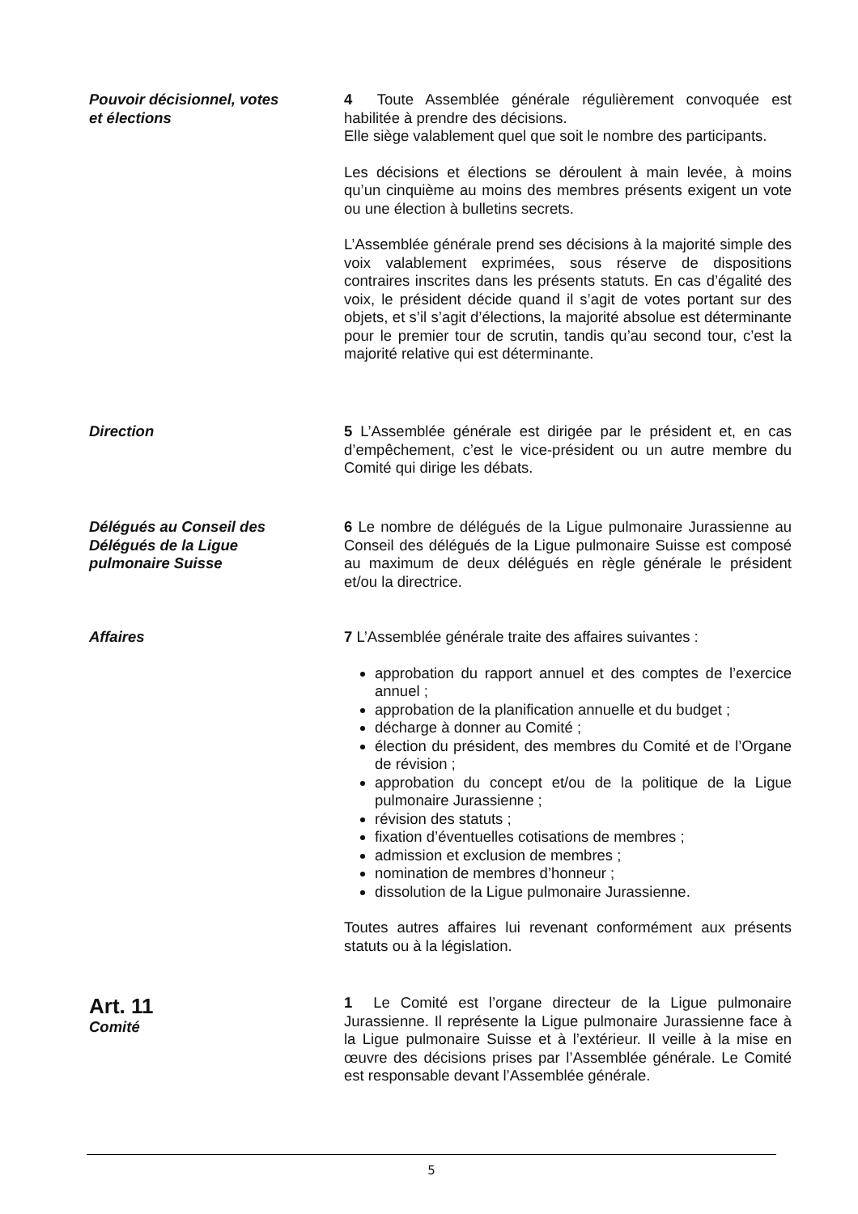Pouvoir décisionnel, votes
et élections
4 Toute Assemblée générale régulièrement convoquée est habilitée à prendre des décisions.
Elle siège valablement quel que soit le nombre des participants.
Les décisions et élections se déroulent à main levée, à moins qu’un cinquième au moins des membres présents exigent un vote ou une élection à bulletins secrets.
L’Assemblée générale prend ses décisions à la majorité simple des voix valablement exprimées, sous réserve de dispositions contraires inscrites dans les présents statuts. En cas d’égalité des voix, le président décide quand il s’agit de votes portant sur des objets, et s’il s’agit d’élections, la majorité absolue est déterminante pour le premier tour de scrutin, tandis qu’au second tour, c’est la majorité relative qui est déterminante.
Direction 5 L’Assemblée générale est dirigée par le président et, en cas d’empêchement, c’est le vice-président ou un autre membre du Comité qui dirige les débats.
Délégués au Conseil des
Délégués de la Ligue
pulmonaire Suisse
6 Le nombre de délégués de la Ligue pulmonaire Jurassienne au Conseil des délégués de la Ligue pulmonaire Suisse est composé au maximum de deux délégués en règle générale le président et/ou la directrice.
Affaires 7 L’Assemblée générale traite des affaires suivantes :
approbation du rapport annuel et des comptes de l’exercice annuel ;
approbation de la planification annuelle et du budget ;
décharge à donner au Comité ;
élection du président, des membres du Comité et de l’Organe de révision ;
approbation du concept et/ou de la politique de la Ligue pulmonaire Jurassienne ;
révision des statuts ;
fixation d’éventuelles cotisations de membres ;
admission et exclusion de membres ;
nomination de membres d’honneur ;
dissolution de la Ligue pulmonaire Jurassienne.
Toutes autres affaires lui revenant conformément aux présents statuts ou à la législation.
Art. 11
Comité
1 Le Comité est l’organe directeur de la Ligue pulmonaire Jurassienne. Il représente la Ligue pulmonaire Jurassienne face à la Ligue pulmonaire Suisse et à l’extérieur. Il veille à la mise en œuvre des décisions prises par l’Assemblée générale. Le Comité est responsable devant l’Assemblée générale.
5